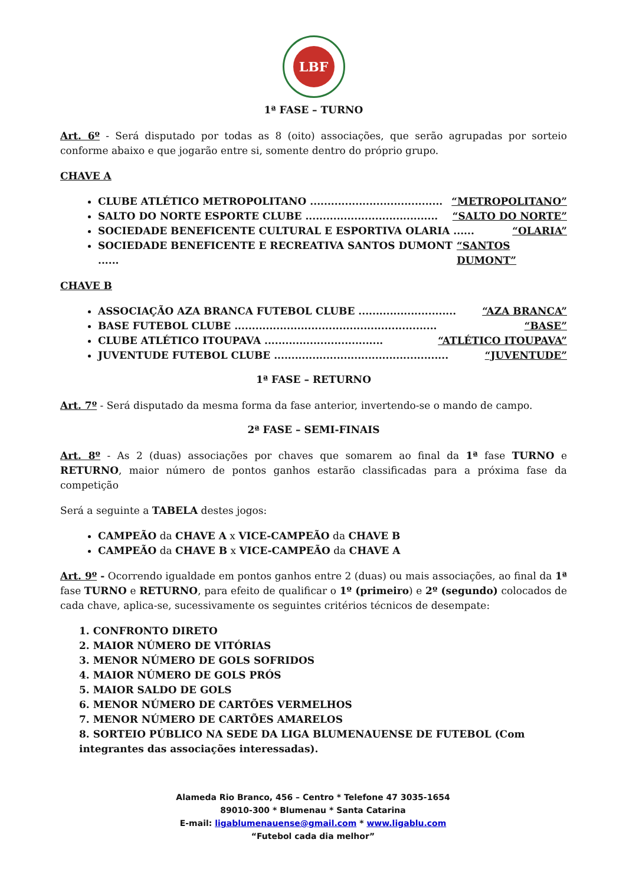LBF
1ª FASE – TURNO
Art. 6º - Será disputado por todas as 8 (oito) associações, que serão agrupadas por sorteio conforme abaixo e que jogarão entre si, somente dentro do próprio grupo.
CHAVE A
CLUBE ATLÉTICO METROPOLITANO ...................................... “METROPOLITANO”
SALTO DO NORTE ESPORTE CLUBE ...................................... “SALTO DO NORTE”
SOCIEDADE BENEFICENTE CULTURAL E ESPORTIVA OLARIA ...... “OLARIA”
SOCIEDADE BENEFICENTE E RECREATIVA SANTOS DUMONT ...... “SANTOS DUMONT”
CHAVE B
ASSOCIAÇÃO AZA BRANCA FUTEBOL CLUBE ............................ “AZA BRANCA”
BASE FUTEBOL CLUBE .......................................................... “BASE”
CLUBE ATLÉTICO ITOUPAVA .................................. “ATLÉTICO ITOUPAVA”
JUVENTUDE FUTEBOL CLUBE .................................................. “JUVENTUDE”
1ª FASE – RETURNO
Art. 7º - Será disputado da mesma forma da fase anterior, invertendo-se o mando de campo.
2ª FASE – SEMI-FINAIS
Art. 8º - As 2 (duas) associações por chaves que somarem ao final da 1ª fase TURNO e RETURNO, maior número de pontos ganhos estarão classificadas para a próxima fase da competição
Será a seguinte a TABELA destes jogos:
CAMPEÃO da CHAVE A x VICE-CAMPEÃO da CHAVE B
CAMPEÃO da CHAVE B x VICE-CAMPEÃO da CHAVE A
Art. 9º - Ocorrendo igualdade em pontos ganhos entre 2 (duas) ou mais associações, ao final da 1ª fase TURNO e RETURNO, para efeito de qualificar o 1º (primeiro) e 2º (segundo) colocados de cada chave, aplica-se, sucessivamente os seguintes critérios técnicos de desempate:
1. CONFRONTO DIRETO
2. MAIOR NÚMERO DE VITÓRIAS
3. MENOR NÚMERO DE GOLS SOFRIDOS
4. MAIOR NÚMERO DE GOLS PRÓS
5. MAIOR SALDO DE GOLS
6. MENOR NÚMERO DE CARTÕES VERMELHOS
7. MENOR NÚMERO DE CARTÕES AMARELOS
8. SORTEIO PÚBLICO NA SEDE DA LIGA BLUMENAUENSE DE FUTEBOL (Com integrantes das associações interessadas).
Alameda Rio Branco, 456 – Centro * Telefone 47 3035-1654
89010-300 * Blumenau * Santa Catarina
E-mail: ligablumenauense@gmail.com * www.ligablu.com
“Futebol cada dia melhor”